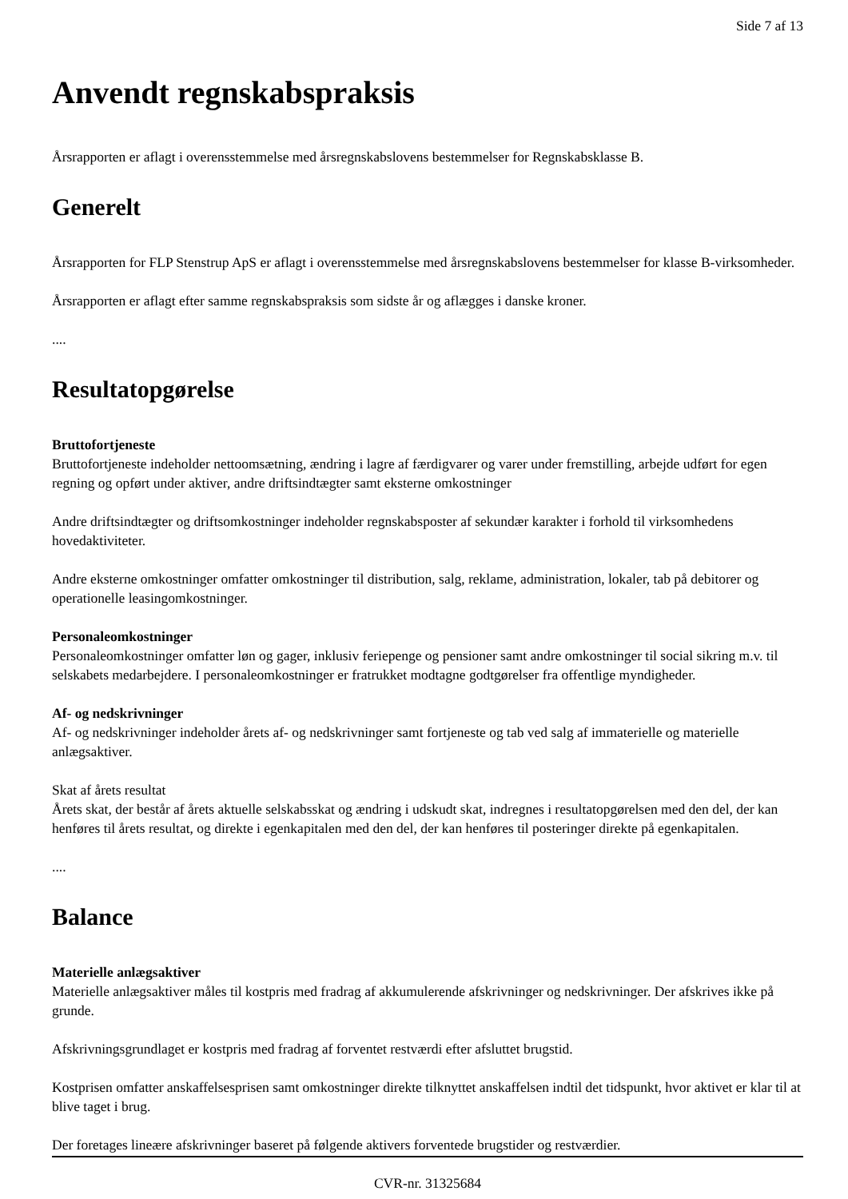Side 7 af 13
Anvendt regnskabspraksis
Årsrapporten er aflagt i overensstemmelse med årsregnskabslovens bestemmelser for Regnskabsklasse B.
Generelt
Årsrapporten for FLP Stenstrup ApS er aflagt i overensstemmelse med årsregnskabslovens bestemmelser for klasse B-virksomheder.
Årsrapporten er aflagt efter samme regnskabspraksis som sidste år og aflægges i danske kroner.
....
Resultatopgørelse
Bruttofortjeneste
Bruttofortjeneste indeholder nettoomsætning, ændring i lagre af færdigvarer og varer under fremstilling, arbejde udført for egen regning og opført under aktiver, andre driftsindtægter samt eksterne omkostninger
Andre driftsindtægter og driftsomkostninger indeholder regnskabsposter af sekundær karakter i forhold til virksomhedens hovedaktiviteter.
Andre eksterne omkostninger omfatter omkostninger til distribution, salg, reklame, administration, lokaler, tab på debitorer og operationelle leasingomkostninger.
Personaleomkostninger
Personaleomkostninger omfatter løn og gager, inklusiv feriepenge og pensioner samt andre omkostninger til social sikring m.v. til selskabets medarbejdere. I personaleomkostninger er fratrukket modtagne godtgørelser fra offentlige myndigheder.
Af- og nedskrivninger
Af- og nedskrivninger indeholder årets af- og nedskrivninger samt fortjeneste og tab ved salg af immaterielle og materielle anlægsaktiver.
Skat af årets resultat
Årets skat, der består af årets aktuelle selskabsskat og ændring i udskudt skat, indregnes i resultatopgørelsen med den del, der kan henføres til årets resultat, og direkte i egenkapitalen med den del, der kan henføres til posteringer direkte på egenkapitalen.
....
Balance
Materielle anlægsaktiver
Materielle anlægsaktiver måles til kostpris med fradrag af akkumulerende afskrivninger og nedskrivninger. Der afskrives ikke på grunde.
Afskrivningsgrundlaget er kostpris med fradrag af forventet restværdi efter afsluttet brugstid.
Kostprisen omfatter anskaffelsesprisen samt omkostninger direkte tilknyttet anskaffelsen indtil det tidspunkt, hvor aktivet er klar til at blive taget i brug.
Der foretages lineære afskrivninger baseret på følgende aktivers forventede brugstider og restværdier.
CVR-nr. 31325684